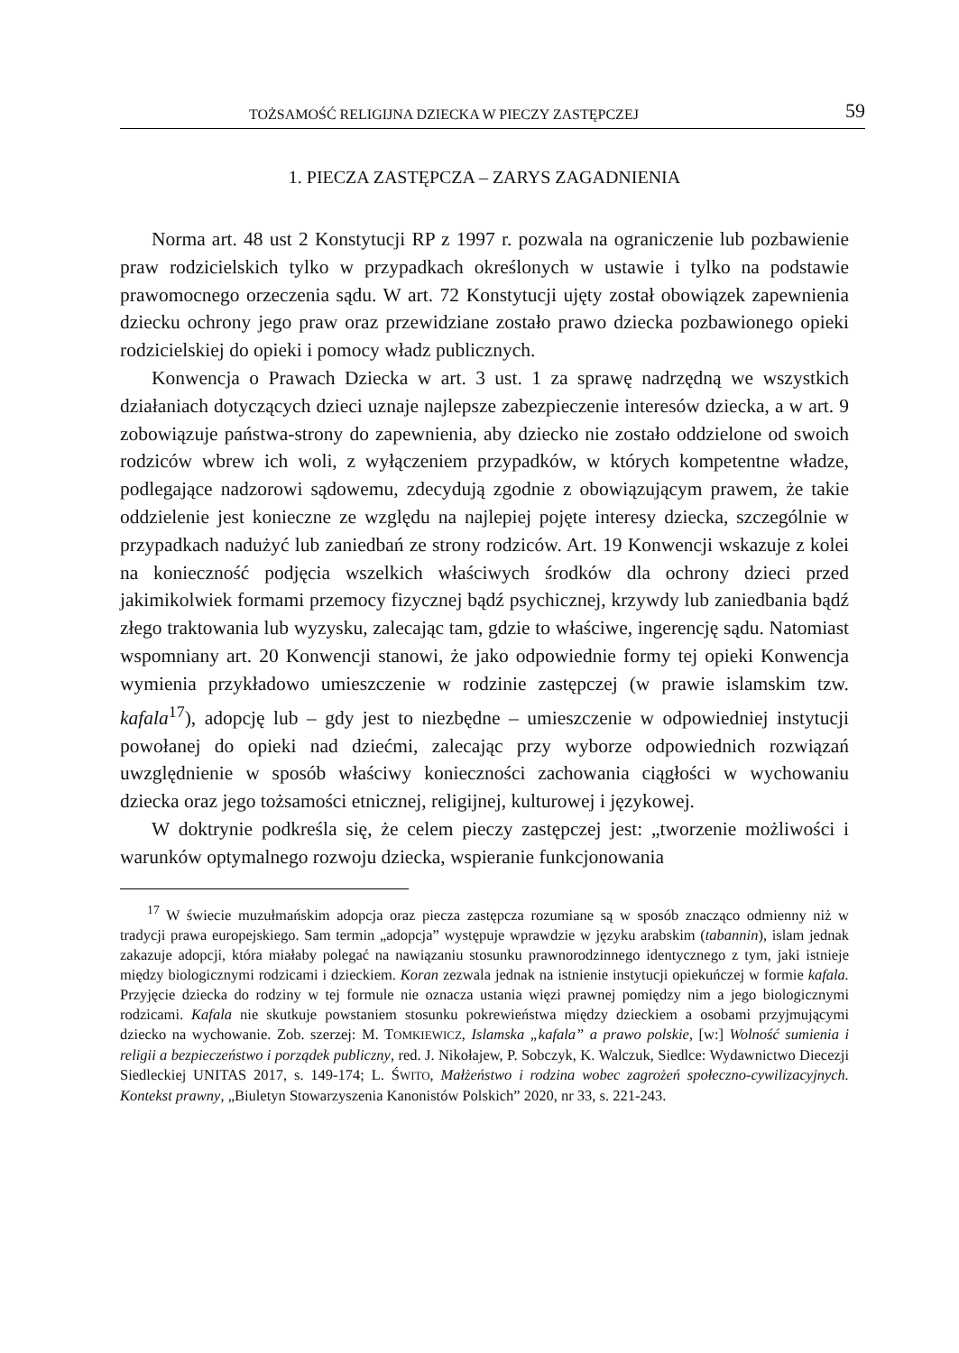TOŻSAMOŚĆ RELIGIJNA DZIECKA W PIECZY ZASTĘPCZEJ 59
1. PIECZA ZASTĘPCZA – ZARYS ZAGADNIENIA
Norma art. 48 ust 2 Konstytucji RP z 1997 r. pozwala na ograniczenie lub pozbawienie praw rodzicielskich tylko w przypadkach określonych w ustawie i tylko na podstawie prawomocnego orzeczenia sądu. W art. 72 Konstytucji ujęty został obowiązek zapewnienia dziecku ochrony jego praw oraz przewidziane zostało prawo dziecka pozbawionego opieki rodzicielskiej do opieki i pomocy władz publicznych.
Konwencja o Prawach Dziecka w art. 3 ust. 1 za sprawę nadrzędną we wszystkich działaniach dotyczących dzieci uznaje najlepsze zabezpieczenie interesów dziecka, a w art. 9 zobowiązuje państwa-strony do zapewnienia, aby dziecko nie zostało oddzielone od swoich rodziców wbrew ich woli, z wyłączeniem przypadków, w których kompetentne władze, podlegające nadzorowi sądowemu, zdecydują zgodnie z obowiązującym prawem, że takie oddzielenie jest konieczne ze względu na najlepiej pojęte interesy dziecka, szczególnie w przypadkach nadużyć lub zaniedbań ze strony rodziców. Art. 19 Konwencji wskazuje z kolei na konieczność podjęcia wszelkich właściwych środków dla ochrony dzieci przed jakimikolwiek formami przemocy fizycznej bądź psychicznej, krzywdy lub zaniedbania bądź złego traktowania lub wyzysku, zalecając tam, gdzie to właściwe, ingerencję sądu. Natomiast wspomniany art. 20 Konwencji stanowi, że jako odpowiednie formy tej opieki Konwencja wymienia przykładowo umieszczenie w rodzinie zastępczej (w prawie islamskim tzw. kafala<sup>17</sup>), adopcję lub – gdy jest to niezbędne – umieszczenie w odpowiedniej instytucji powołanej do opieki nad dziećmi, zalecając przy wyborze odpowiednich rozwiązań uwzględnienie w sposób właściwy konieczności zachowania ciągłości w wychowaniu dziecka oraz jego tożsamości etnicznej, religijnej, kulturowej i językowej.
W doktrynie podkreśla się, że celem pieczy zastępczej jest: „tworzenie możliwości i warunków optymalnego rozwoju dziecka, wspieranie funkcjonowania
<sup>17</sup> W świecie muzułmańskim adopcja oraz piecza zastępcza rozumiane są w sposób znacząco odmienny niż w tradycji prawa europejskiego. Sam termin „adopcja” występuje wprawdzie w języku arabskim (tabannin), islam jednak zakazuje adopcji, która miałaby polegać na nawiązaniu stosunku prawnorodzinnego identycznego z tym, jaki istnieje między biologicznymi rodzicami i dzieckiem. Koran zezwala jednak na istnienie instytucji opiekuńczej w formie kafala. Przyjęcie dziecka do rodziny w tej formule nie oznacza ustania więzi prawnej pomiędzy nim a jego biologicznymi rodzicami. Kafala nie skutkuje powstaniem stosunku pokrewieństwa między dzieckiem a osobami przyjmującymi dziecko na wychowanie. Zob. szerzej: M. TOMKIEWICZ, Islamska „kafala” a prawo polskie, [w:] Wolność sumienia i religii a bezpieczeństwo i porządek publiczny, red. J. Nikołajew, P. Sobczyk, K. Walczuk, Siedlce: Wydawnictwo Diecezji Siedleckiej UNITAS 2017, s. 149-174; L. ŚWITO, Małżeństwo i rodzina wobec zagrożeń społeczno-cywilizacyjnych. Kontekst prawny, „Biuletyn Stowarzyszenia Kanonistów Polskich” 2020, nr 33, s. 221-243.